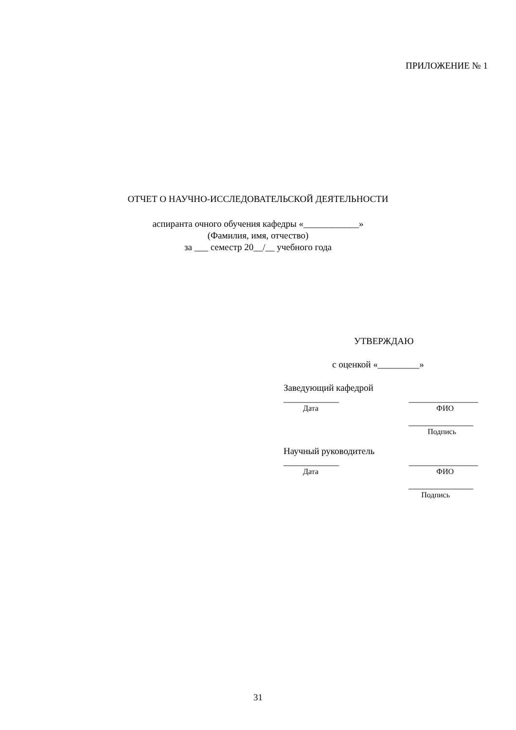ПРИЛОЖЕНИЕ № 1
ОТЧЕТ О НАУЧНО-ИССЛЕДОВАТЕЛЬСКОЙ ДЕЯТЕЛЬНОСТИ
аспиранта очного обучения кафедры «____________»
(Фамилия, имя, отчество)
за ___ семестр 20__/__ учебного года
УТВЕРЖДАЮ
с оценкой «_________»
Заведующий кафедрой
____________ _______________
Дата ФИО
______________
Подпись
Научный руководитель
____________ _______________
Дата ФИО
______________
Подпись
31